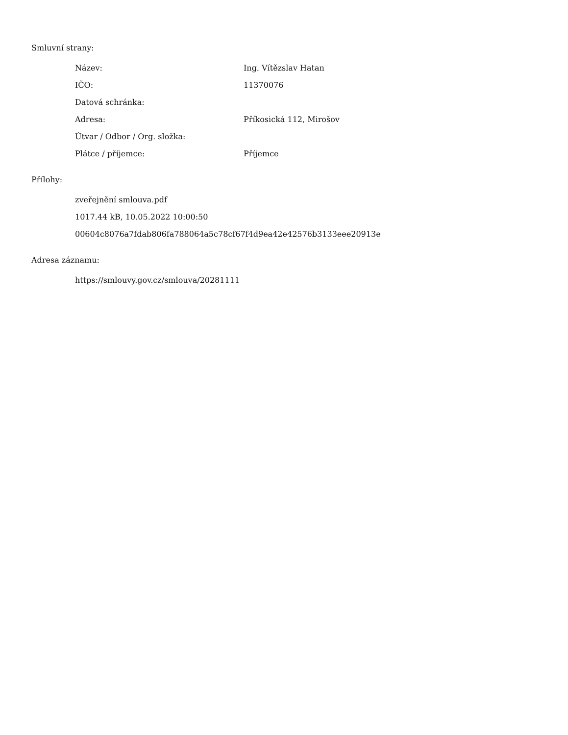Smluvní strany:
| Název: | Ing. Vítězslav Hatan |
| IČO: | 11370076 |
| Datová schránka: | |
| Adresa: | Příkosická 112, Mirošov |
| Útvar / Odbor / Org. složka: | |
| Plátce / příjemce: | Příjemce |
Přílohy:
zveřejnění smlouva.pdf
1017.44 kB, 10.05.2022 10:00:50
00604c8076a7fdab806fa788064a5c78cf67f4d9ea42e42576b3133eee20913e
Adresa záznamu:
https://smlouvy.gov.cz/smlouva/20281111